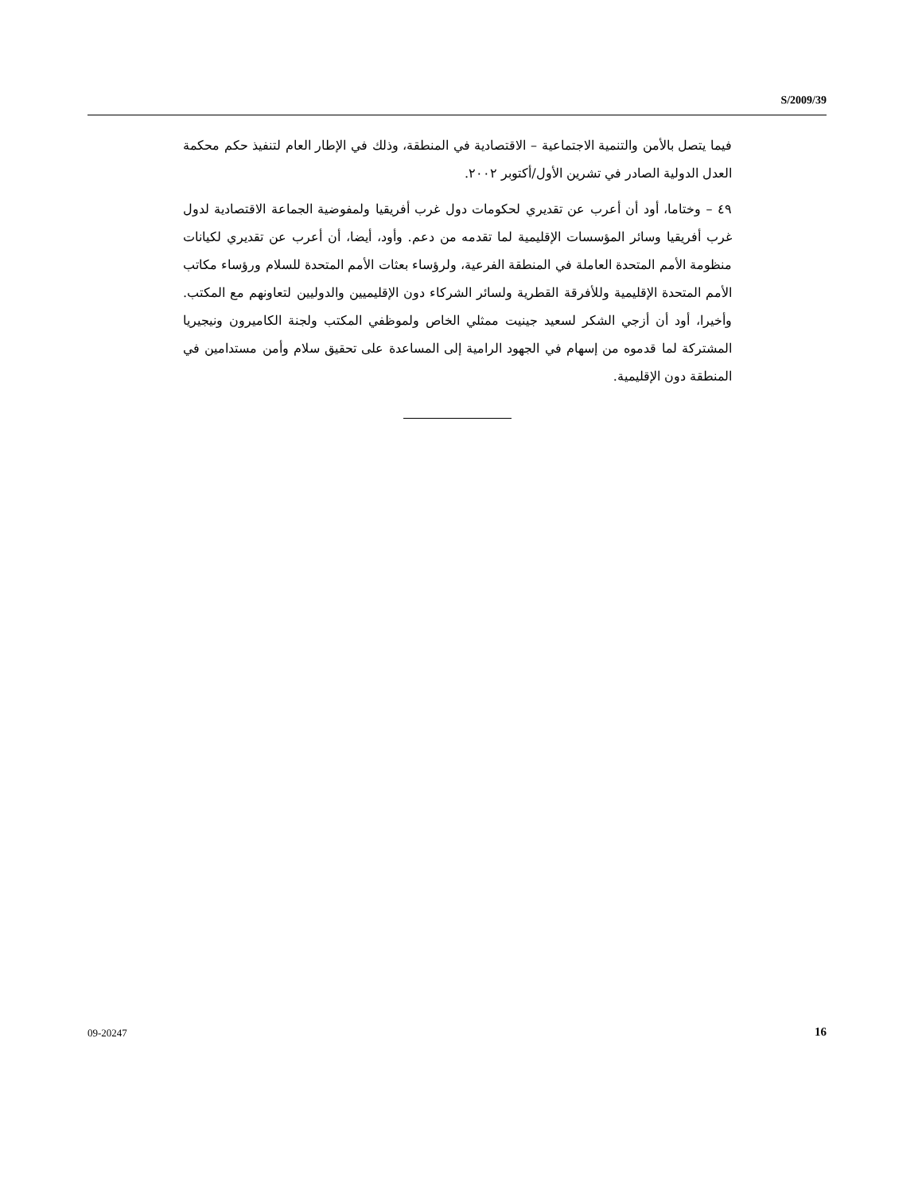S/2009/39
فيما يتصل بالأمن والتنمية الاجتماعية – الاقتصادية في المنطقة، وذلك في الإطار العام لتنفيذ حكم محكمة العدل الدولية الصادر في تشرين الأول/أكتوبر ٢٠٠٢.
٤٩ – وختاما، أود أن أعرب عن تقديري لحكومات دول غرب أفريقيا ولمفوضية الجماعة الاقتصادية لدول غرب أفريقيا وسائر المؤسسات الإقليمية لما تقدمه من دعم. وأود، أيضا، أن أعرب عن تقديري لكيانات منظومة الأمم المتحدة العاملة في المنطقة الفرعية، ولرؤساء بعثات الأمم المتحدة للسلام ورؤساء مكاتب الأمم المتحدة الإقليمية وللأفرقة القطرية ولسائر الشركاء دون الإقليميين والدوليين لتعاونهم مع المكتب. وأخيرا، أود أن أزجي الشكر لسعيد جينيت ممثلي الخاص ولموظفي المكتب ولجنة الكاميرون ونيجيريا المشتركة لما قدموه من إسهام في الجهود الرامية إلى المساعدة على تحقيق سلام وأمن مستدامين في المنطقة دون الإقليمية.
09-20247 16